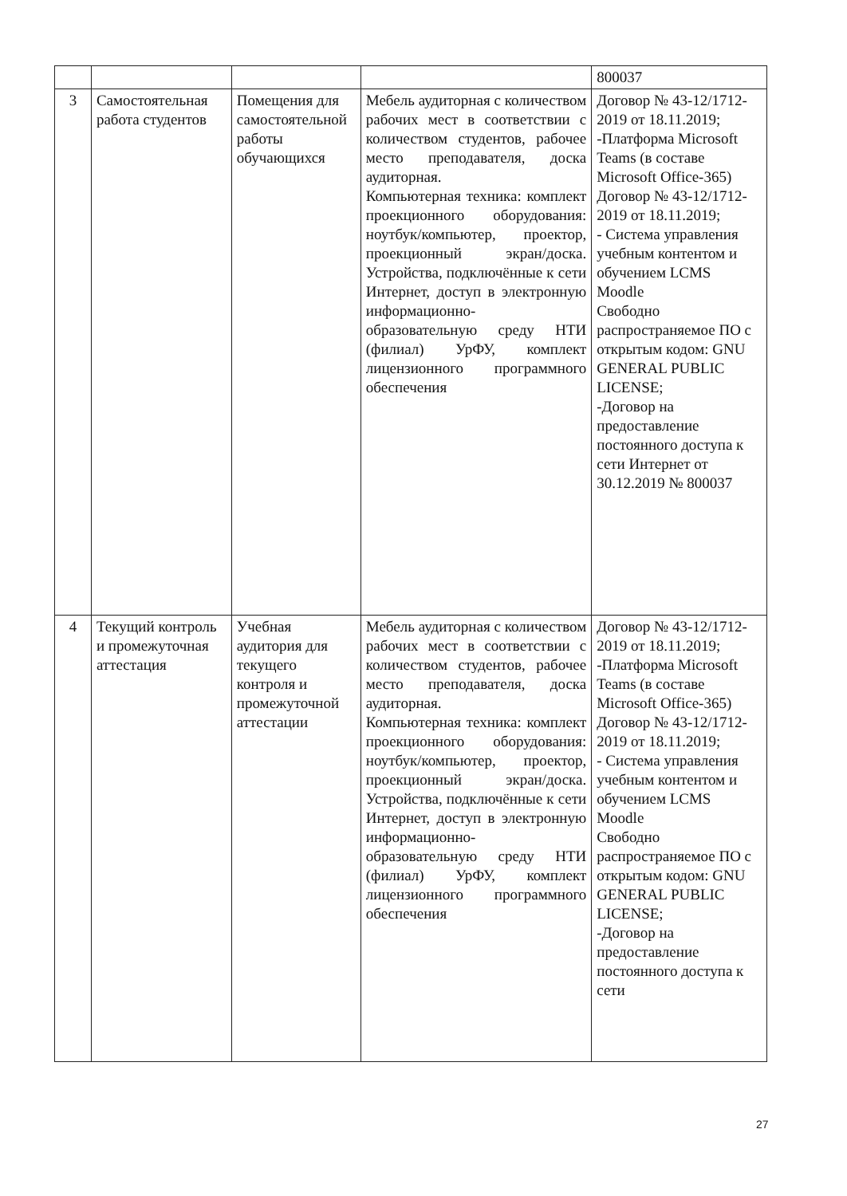| | | | | 800037 |
| 3 | Самостоятельная работа студентов | Помещения для самостоятельной работы обучающихся | Мебель аудиторная с количеством рабочих мест в соответствии с количеством студентов, рабочее место преподавателя, доска аудиторная. Компьютерная техника: комплект проекционного оборудования: ноутбук/компьютер, проектор, проекционный экран/доска. Устройства, подключённые к сети Интернет, доступ в электронную информационно-образовательную среду НТИ (филиал) УрФУ, комплект лицензионного программного обеспечения | Договор № 43-12/1712-2019 от 18.11.2019; -Платформа Microsoft Teams (в составе Microsoft Office-365) Договор № 43-12/1712-2019 от 18.11.2019; - Система управления учебным контентом и обучением LCMS Moodle Свободно распространяемое ПО с открытым кодом: GNU GENERAL PUBLIC LICENSE; -Договор на предоставление постоянного доступа к сети Интернет от 30.12.2019 № 800037 |
| 4 | Текущий контроль и промежуточная аттестация | Учебная аудитория для текущего контроля и промежуточной аттестации | Мебель аудиторная с количеством рабочих мест в соответствии с количеством студентов, рабочее место преподавателя, доска аудиторная. Компьютерная техника: комплект проекционного оборудования: ноутбук/компьютер, проектор, проекционный экран/доска. Устройства, подключённые к сети Интернет, доступ в электронную информационно-образовательную среду НТИ (филиал) УрФУ, комплект лицензионного программного обеспечения | Договор № 43-12/1712-2019 от 18.11.2019; -Платформа Microsoft Teams (в составе Microsoft Office-365) Договор № 43-12/1712-2019 от 18.11.2019; - Система управления учебным контентом и обучением LCMS Moodle Свободно распространяемое ПО с открытым кодом: GNU GENERAL PUBLIC LICENSE; -Договор на предоставление постоянного доступа к сети |
27